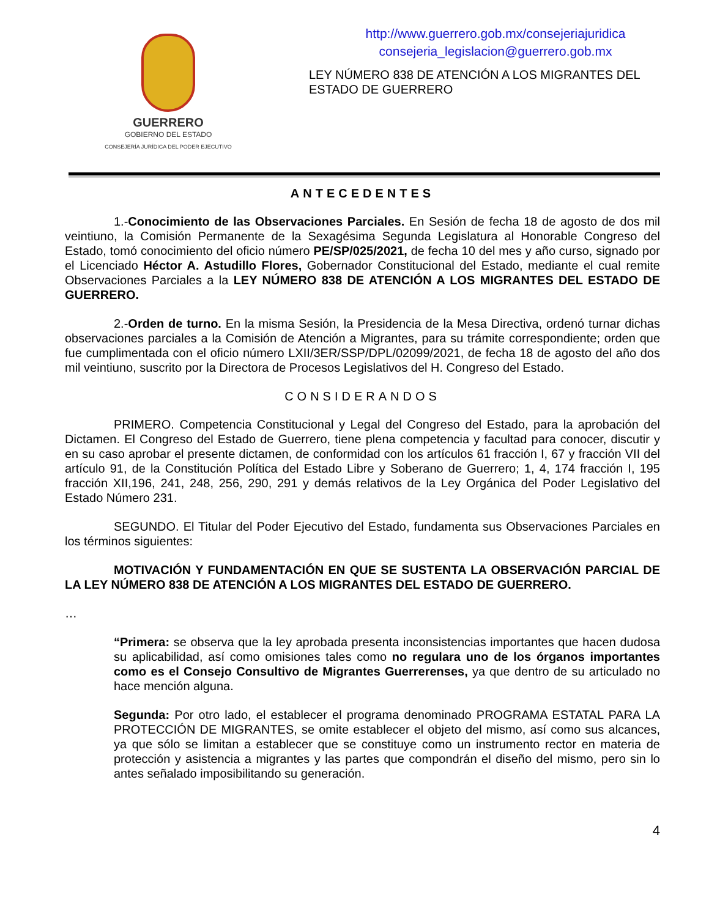GUERRERO
GOBIERNO DEL ESTADO
CONSEJERÍA JURÍDICA DEL PODER EJECUTIVO
http://www.guerrero.gob.mx/consejeriajuridica
consejeria_legislacion@guerrero.gob.mx
LEY NÚMERO 838 DE ATENCIÓN A LOS MIGRANTES DEL ESTADO DE GUERRERO
ANTECEDENTES
1.-Conocimiento de las Observaciones Parciales. En Sesión de fecha 18 de agosto de dos mil veintiuno, la Comisión Permanente de la Sexagésima Segunda Legislatura al Honorable Congreso del Estado, tomó conocimiento del oficio número PE/SP/025/2021, de fecha 10 del mes y año curso, signado por el Licenciado Héctor A. Astudillo Flores, Gobernador Constitucional del Estado, mediante el cual remite Observaciones Parciales a la LEY NÚMERO 838 DE ATENCIÓN A LOS MIGRANTES DEL ESTADO DE GUERRERO.
2.-Orden de turno. En la misma Sesión, la Presidencia de la Mesa Directiva, ordenó turnar dichas observaciones parciales a la Comisión de Atención a Migrantes, para su trámite correspondiente; orden que fue cumplimentada con el oficio número LXII/3ER/SSP/DPL/02099/2021, de fecha 18 de agosto del año dos mil veintiuno, suscrito por la Directora de Procesos Legislativos del H. Congreso del Estado.
CONSIDERANDOS
PRIMERO. Competencia Constitucional y Legal del Congreso del Estado, para la aprobación del Dictamen. El Congreso del Estado de Guerrero, tiene plena competencia y facultad para conocer, discutir y en su caso aprobar el presente dictamen, de conformidad con los artículos 61 fracción I, 67 y fracción VII del artículo 91, de la Constitución Política del Estado Libre y Soberano de Guerrero; 1, 4, 174 fracción I, 195 fracción XII,196, 241, 248, 256, 290, 291 y demás relativos de la Ley Orgánica del Poder Legislativo del Estado Número 231.
SEGUNDO. El Titular del Poder Ejecutivo del Estado, fundamenta sus Observaciones Parciales en los términos siguientes:
MOTIVACIÓN Y FUNDAMENTACIÓN EN QUE SE SUSTENTA LA OBSERVACIÓN PARCIAL DE LA LEY NÚMERO 838 DE ATENCIÓN A LOS MIGRANTES DEL ESTADO DE GUERRERO.
…
“Primera: se observa que la ley aprobada presenta inconsistencias importantes que hacen dudosa su aplicabilidad, así como omisiones tales como no regulara uno de los órganos importantes como es el Consejo Consultivo de Migrantes Guerrerenses, ya que dentro de su articulado no hace mención alguna.
Segunda: Por otro lado, el establecer el programa denominado PROGRAMA ESTATAL PARA LA PROTECCIÓN DE MIGRANTES, se omite establecer el objeto del mismo, así como sus alcances, ya que sólo se limitan a establecer que se constituye como un instrumento rector en materia de protección y asistencia a migrantes y las partes que compondrán el diseño del mismo, pero sin lo antes señalado imposibilitando su generación.
4